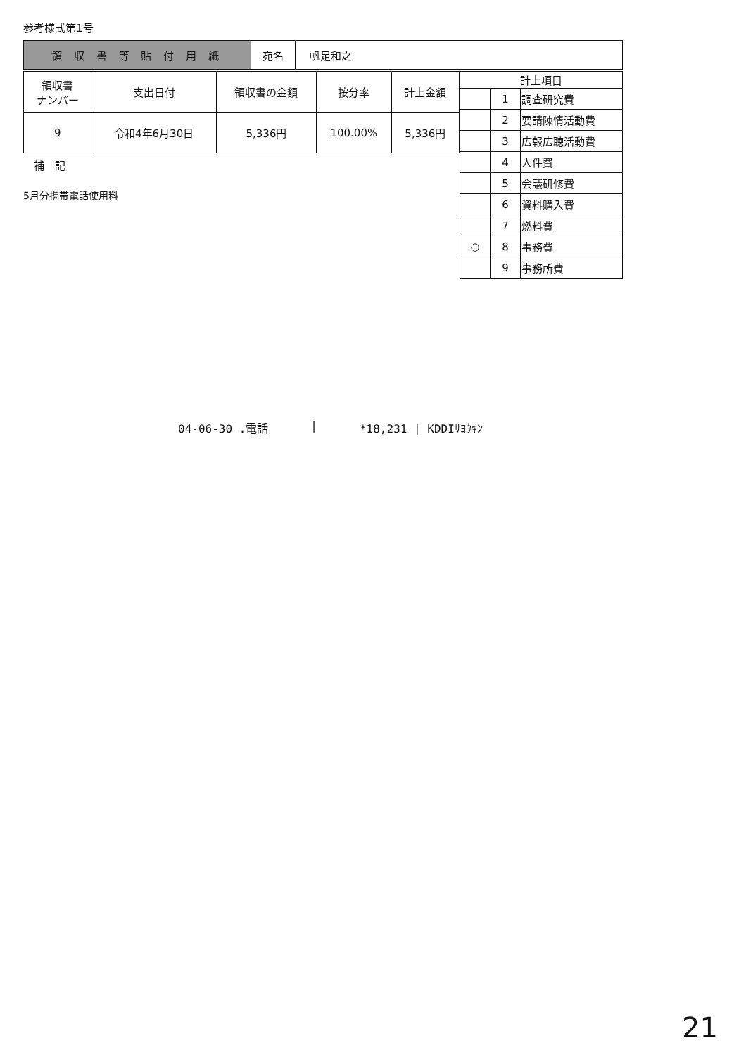参考様式第1号
| 領 収 書 等 貼 付 用 紙 | 宛名 | 帆足和之 |
| 領収書 ナンバー | 支出日付 | 領収書の金額 | 按分率 | 計上金額 |
| --- | --- | --- | --- | --- |
| 9 | 令和4年6月30日 | 5,336円 | 100.00% | 5,336円 |
補　記
5月分携帯電話使用料
| 計上項目 | | |
| --- | --- | --- |
| | 1 | 調査研究費 |
| | 2 | 要請陳情活動費 |
| | 3 | 広報広聴活動費 |
| | 4 | 人件費 |
| | 5 | 会議研修費 |
| | 6 | 資料購入費 |
| | 7 | 燃料費 |
| ○ | 8 | 事務費 |
| | 9 | 事務所費 |
04-06-30 .電話 | *18,231 | KDDIﾘﾖｳｷﾝ
21